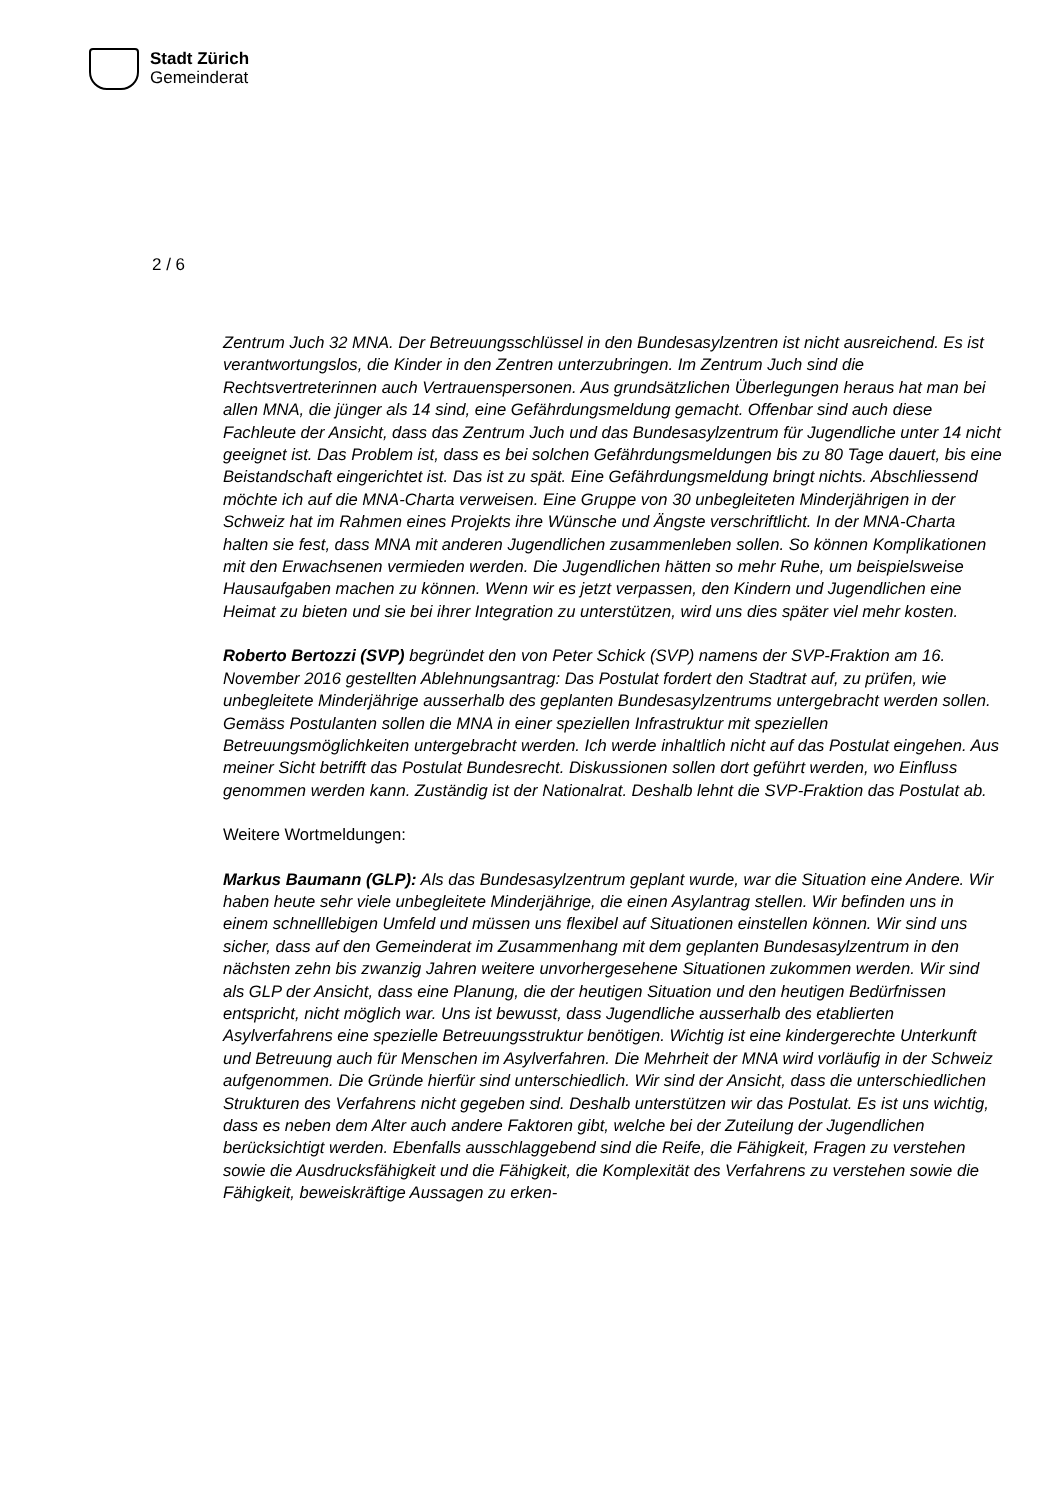Stadt Zürich
Gemeinderat
2 / 6
Zentrum Juch 32 MNA. Der Betreuungsschlüssel in den Bundesasylzentren ist nicht ausreichend. Es ist verantwortungslos, die Kinder in den Zentren unterzubringen. Im Zentrum Juch sind die Rechtsvertreterinnen auch Vertrauenspersonen. Aus grundsätzlichen Überlegungen heraus hat man bei allen MNA, die jünger als 14 sind, eine Gefährdungsmeldung gemacht. Offenbar sind auch diese Fachleute der Ansicht, dass das Zentrum Juch und das Bundesasylzentrum für Jugendliche unter 14 nicht geeignet ist. Das Problem ist, dass es bei solchen Gefährdungsmeldungen bis zu 80 Tage dauert, bis eine Beistandschaft eingerichtet ist. Das ist zu spät. Eine Gefährdungsmeldung bringt nichts. Abschliessend möchte ich auf die MNA-Charta verweisen. Eine Gruppe von 30 unbegleiteten Minderjährigen in der Schweiz hat im Rahmen eines Projekts ihre Wünsche und Ängste verschriftlicht. In der MNA-Charta halten sie fest, dass MNA mit anderen Jugendlichen zusammenleben sollen. So können Komplikationen mit den Erwachsenen vermieden werden. Die Jugendlichen hätten so mehr Ruhe, um beispielsweise Hausaufgaben machen zu können. Wenn wir es jetzt verpassen, den Kindern und Jugendlichen eine Heimat zu bieten und sie bei ihrer Integration zu unterstützen, wird uns dies später viel mehr kosten.
Roberto Bertozzi (SVP) begründet den von Peter Schick (SVP) namens der SVP-Fraktion am 16. November 2016 gestellten Ablehnungsantrag: Das Postulat fordert den Stadtrat auf, zu prüfen, wie unbegleitete Minderjährige ausserhalb des geplanten Bundesasylzentrums untergebracht werden sollen. Gemäss Postulanten sollen die MNA in einer speziellen Infrastruktur mit speziellen Betreuungsmöglichkeiten untergebracht werden. Ich werde inhaltlich nicht auf das Postulat eingehen. Aus meiner Sicht betrifft das Postulat Bundesrecht. Diskussionen sollen dort geführt werden, wo Einfluss genommen werden kann. Zuständig ist der Nationalrat. Deshalb lehnt die SVP-Fraktion das Postulat ab.
Weitere Wortmeldungen:
Markus Baumann (GLP): Als das Bundesasylzentrum geplant wurde, war die Situation eine Andere. Wir haben heute sehr viele unbegleitete Minderjährige, die einen Asylantrag stellen. Wir befinden uns in einem schnelllebigen Umfeld und müssen uns flexibel auf Situationen einstellen können. Wir sind uns sicher, dass auf den Gemeinderat im Zusammenhang mit dem geplanten Bundesasylzentrum in den nächsten zehn bis zwanzig Jahren weitere unvorhergesehene Situationen zukommen werden. Wir sind als GLP der Ansicht, dass eine Planung, die der heutigen Situation und den heutigen Bedürfnissen entspricht, nicht möglich war. Uns ist bewusst, dass Jugendliche ausserhalb des etablierten Asylverfahrens eine spezielle Betreuungsstruktur benötigen. Wichtig ist eine kindergerechte Unterkunft und Betreuung auch für Menschen im Asylverfahren. Die Mehrheit der MNA wird vorläufig in der Schweiz aufgenommen. Die Gründe hierfür sind unterschiedlich. Wir sind der Ansicht, dass die unterschiedlichen Strukturen des Verfahrens nicht gegeben sind. Deshalb unterstützen wir das Postulat. Es ist uns wichtig, dass es neben dem Alter auch andere Faktoren gibt, welche bei der Zuteilung der Jugendlichen berücksichtigt werden. Ebenfalls ausschlaggebend sind die Reife, die Fähigkeit, Fragen zu verstehen sowie die Ausdrucksfähigkeit und die Fähigkeit, die Komplexität des Verfahrens zu verstehen sowie die Fähigkeit, beweiskräftige Aussagen zu erken-